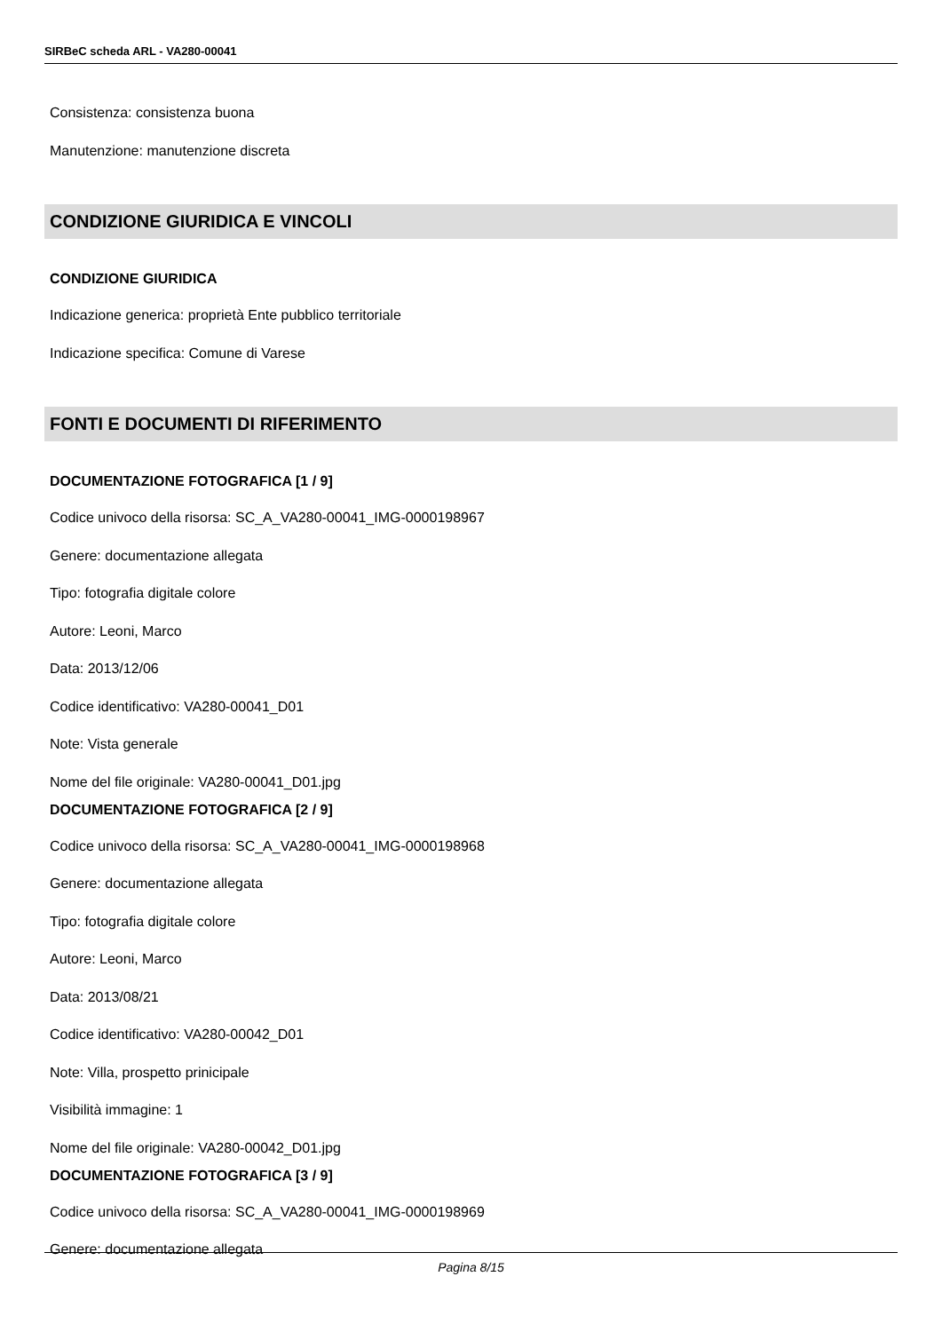SIRBeC scheda ARL - VA280-00041
Consistenza: consistenza buona
Manutenzione: manutenzione discreta
CONDIZIONE GIURIDICA E VINCOLI
CONDIZIONE GIURIDICA
Indicazione generica: proprietà Ente pubblico territoriale
Indicazione specifica: Comune di Varese
FONTI E DOCUMENTI DI RIFERIMENTO
DOCUMENTAZIONE FOTOGRAFICA [1 / 9]
Codice univoco della risorsa: SC_A_VA280-00041_IMG-0000198967
Genere: documentazione allegata
Tipo: fotografia digitale colore
Autore: Leoni, Marco
Data: 2013/12/06
Codice identificativo: VA280-00041_D01
Note: Vista generale
Nome del file originale: VA280-00041_D01.jpg
DOCUMENTAZIONE FOTOGRAFICA [2 / 9]
Codice univoco della risorsa: SC_A_VA280-00041_IMG-0000198968
Genere: documentazione allegata
Tipo: fotografia digitale colore
Autore: Leoni, Marco
Data: 2013/08/21
Codice identificativo: VA280-00042_D01
Note: Villa, prospetto prinicipale
Visibilità immagine: 1
Nome del file originale: VA280-00042_D01.jpg
DOCUMENTAZIONE FOTOGRAFICA [3 / 9]
Codice univoco della risorsa: SC_A_VA280-00041_IMG-0000198969
Genere: documentazione allegata
Pagina 8/15